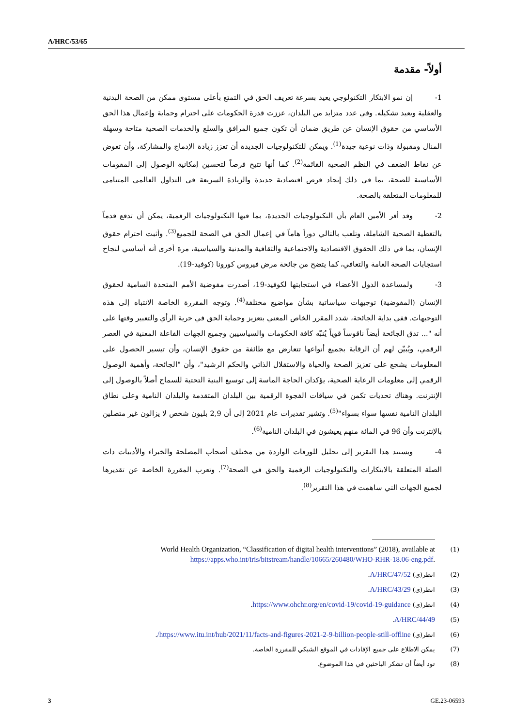A/HRC/53/65
أولاً- مقدمة
1- إن نمو الابتكار التكنولوجي يعيد بسرعة تعريف الحق في التمتع بأعلى مستوى ممكن من الصحة البدنية والعقلية ويعيد تشكيله. وفي عدد متزايد من البلدان، عززت قدرة الحكومات على احترام وحماية وإعمال هذا الحق الأساسي من حقوق الإنسان عن طريق ضمان أن تكون جميع المرافق والسلع والخدمات الصحية متاحة وسهلة المنال ومقبولة وذات نوعية جيدة<sup>(1)</sup>. ويمكن للتكنولوجيات الجديدة أن تعزز زيادة الإدماج والمشاركة، وأن تعوض عن نقاط الضعف في النظم الصحية القائمة<sup>(2)</sup>. كما أنها تتيح فرصاً لتحسين إمكانية الوصول إلى المقومات الأساسية للصحة، بما في ذلك إيجاد فرص اقتصادية جديدة والزيادة السريعة في التداول العالمي المتنامي للمعلومات المتعلقة بالصحة.
2- وقد أقر الأمين العام بأن التكنولوجيات الجديدة، بما فيها التكنولوجيات الرقمية، يمكن أن تدفع قدماً بالتغطية الصحية الشاملة، وتلعب بالتالي دوراً هاماً في إعمال الحق في الصحة للجميع<sup>(3)</sup>. وأثبت احترام حقوق الإنسان، بما في ذلك الحقوق الاقتصادية والاجتماعية والثقافية والمدنية والسياسية، مرة أخرى أنه أساسي لنجاح استجابات الصحة العامة والتعافي، كما يتضح من جائحة مرض فيروس كورونا (كوفيد-19).
3- ولمساعدة الدول الأعضاء في استجابتها لكوفيد-19، أصدرت مفوضية الأمم المتحدة السامية لحقوق الإنسان (المفوضية) توجيهات سياساتية بشأن مواضيع مختلفة<sup>(4)</sup>. وتوجه المقررة الخاصة الانتباه إلى هذه التوجيهات. ففي بداية الجائحة، شدد المقرر الخاص المعني بتعزيز وحماية الحق في حرية الرأي والتعبير وقتها على أنه "... تدق الجائحة أيضاً ناقوساً قوياً يُنبّه كافة الحكومات والسياسيين وجميع الجهات الفاعلة المعنية في العصر الرقمي، ويُبيّن لهم أن الرقابة بجميع أنواعها تتعارض مع طائفة من حقوق الإنسان، وأن تيسير الحصول على المعلومات يشجع على تعزيز الصحة والحياة والاستقلال الذاتي والحكم الرشيد"، وأن "الجائحة، وأهمية الوصول الرقمي إلى معلومات الرعاية الصحية، يؤكدان الحاجة الماسة إلى توسيع البنية التحتية للسماح أصلاً بالوصول إلى الإنترنت. وهناك تحديات تكمن في سياقات الفجوة الرقمية بين البلدان المتقدمة والبلدان النامية وعلى نطاق البلدان النامية نفسها سواء بسواء"<sup>(5)</sup>. وتشير تقديرات عام 2021 إلى أن 2,9 بليون شخص لا يزالون غير متصلين بالإنترنت وأن 96 في المائة منهم يعيشون في البلدان النامية<sup>(6)</sup>.
4- ويستند هذا التقرير إلى تحليل للورقات الواردة من مختلف أصحاب المصلحة والخبراء والأدبيات ذات الصلة المتعلقة بالابتكارات والتكنولوجيات الرقمية والحق في الصحة<sup>(7)</sup>. وتعرب المقررة الخاصة عن تقديرها لجميع الجهات التي ساهمت في هذا التقرير<sup>(8)</sup>.
(1) World Health Organization, “Classification of digital health interventions” (2018), available at https://apps.who.int/iris/bitstream/handle/10665/260480/WHO-RHR-18.06-eng.pdf.
(2) انظر(ي) A/HRC/47/52.
(3) انظر(ي) A/HRC/43/29.
(4) انظر(ي) https://www.ohchr.org/en/covid-19/covid-19-guidance.
(5) A/HRC/44/49.
(6) انظر(ي) https://www.itu.int/hub/2021/11/facts-and-figures-2021-2-9-billion-people-still-offline/.
(7) يمكن الاطلاع على جميع الإفادات في الموقع الشبكي للمقررة الخاصة.
(8) تود أيضاً أن تشكر الباحثين في هذا الموضوع.
3 GE.23-06593